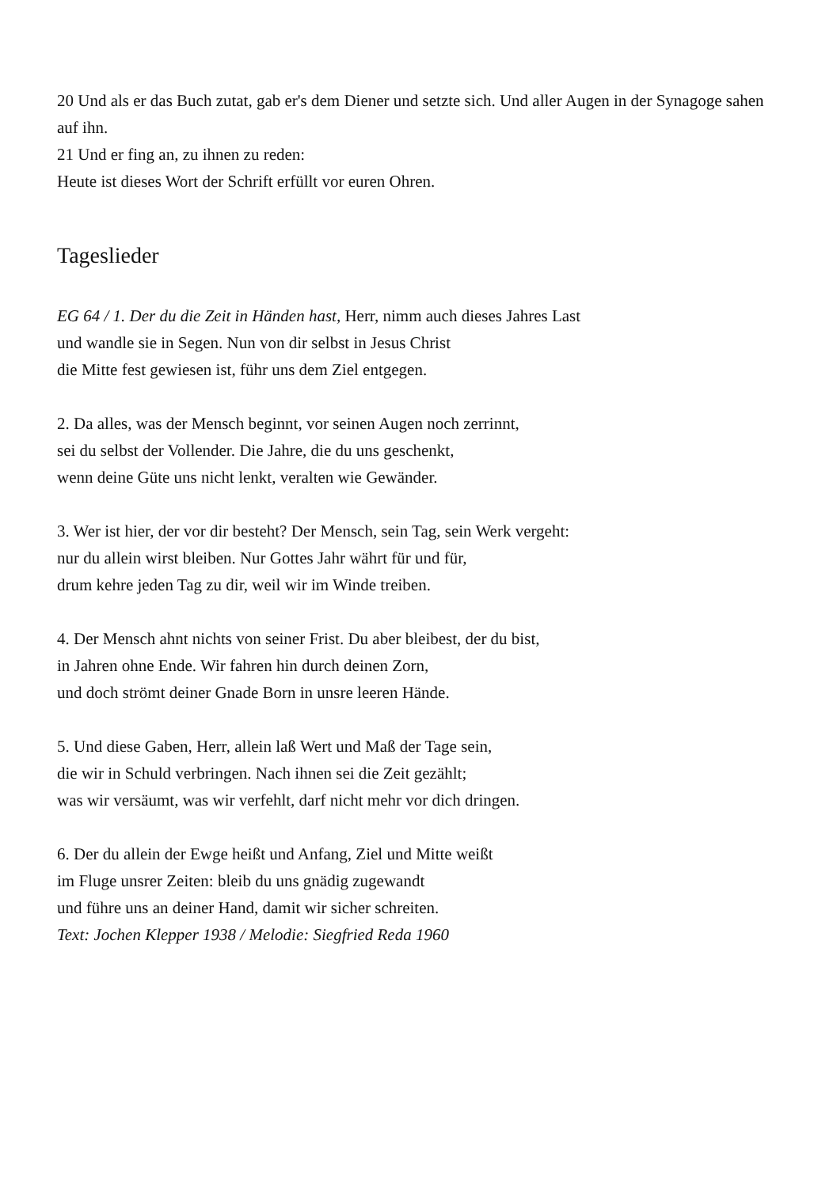20 Und als er das Buch zutat, gab er's dem Diener und setzte sich. Und aller Augen in der Synagoge sahen auf ihn.
21 Und er fing an, zu ihnen zu reden:
Heute ist dieses Wort der Schrift erfüllt vor euren Ohren.
Tageslieder
EG 64 / 1. Der du die Zeit in Händen hast, Herr, nimm auch dieses Jahres Last
und wandle sie in Segen. Nun von dir selbst in Jesus Christ
die Mitte fest gewiesen ist, führ uns dem Ziel entgegen.
2. Da alles, was der Mensch beginnt, vor seinen Augen noch zerrinnt,
sei du selbst der Vollender. Die Jahre, die du uns geschenkt,
wenn deine Güte uns nicht lenkt, veralten wie Gewänder.
3. Wer ist hier, der vor dir besteht? Der Mensch, sein Tag, sein Werk vergeht:
nur du allein wirst bleiben. Nur Gottes Jahr währt für und für,
drum kehre jeden Tag zu dir, weil wir im Winde treiben.
4. Der Mensch ahnt nichts von seiner Frist. Du aber bleibest, der du bist,
in Jahren ohne Ende. Wir fahren hin durch deinen Zorn,
und doch strömt deiner Gnade Born in unsre leeren Hände.
5. Und diese Gaben, Herr, allein laß Wert und Maß der Tage sein,
die wir in Schuld verbringen. Nach ihnen sei die Zeit gezählt;
was wir versäumt, was wir verfehlt, darf nicht mehr vor dich dringen.
6. Der du allein der Ewge heißt und Anfang, Ziel und Mitte weißt
im Fluge unsrer Zeiten: bleib du uns gnädig zugewandt
und führe uns an deiner Hand, damit wir sicher schreiten.
Text: Jochen Klepper 1938 / Melodie: Siegfried Reda 1960